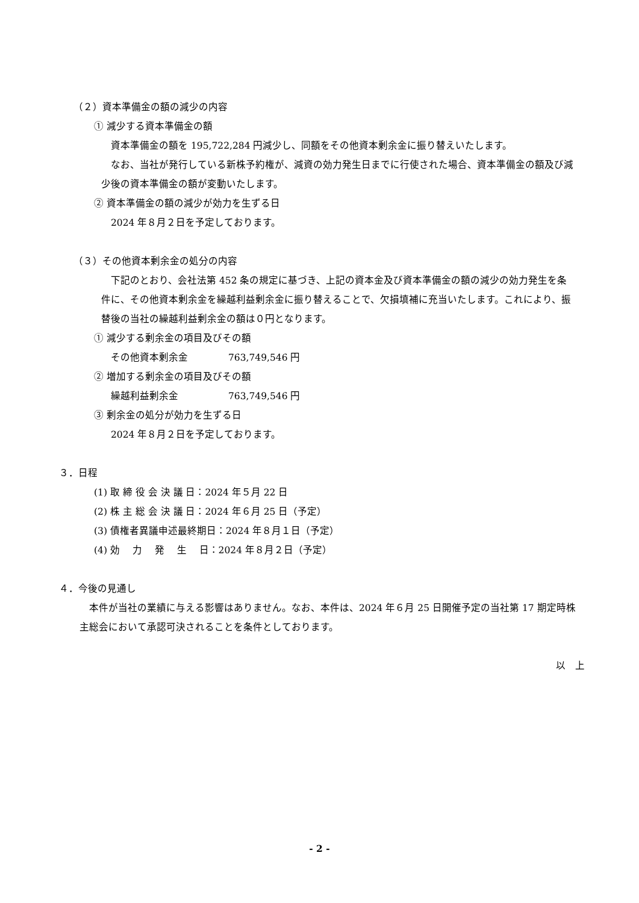（２）資本準備金の額の減少の内容
① 減少する資本準備金の額
資本準備金の額を 195,722,284 円減少し、同額をその他資本剰余金に振り替えいたします。
なお、当社が発行している新株予約権が、減資の効力発生日までに行使された場合、資本準備金の額及び減少後の資本準備金の額が変動いたします。
② 資本準備金の額の減少が効力を生ずる日
2024 年８月２日を予定しております。
（３）その他資本剰余金の処分の内容
下記のとおり、会社法第 452 条の規定に基づき、上記の資本金及び資本準備金の額の減少の効力発生を条件に、その他資本剰余金を繰越利益剰余金に振り替えることで、欠損填補に充当いたします。これにより、振替後の当社の繰越利益剰余金の額は０円となります。
① 減少する剰余金の項目及びその額
その他資本剰余金 763,749,546 円
② 増加する剰余金の項目及びその額
繰越利益剰余金 763,749,546 円
③ 剰余金の処分が効力を生ずる日
2024 年８月２日を予定しております。
３．日程
(1) 取 締 役 会 決 議 日：2024 年５月 22 日
(2) 株 主 総 会 決 議 日：2024 年６月 25 日（予定）
(3) 債権者異議申述最終期日：2024 年８月１日（予定）
(4) 効　 力　 発　 生　 日：2024 年８月２日（予定）
４．今後の見通し
本件が当社の業績に与える影響はありません。なお、本件は、2024 年６月 25 日開催予定の当社第 17 期定時株主総会において承認可決されることを条件としております。
以　上
- 2 -